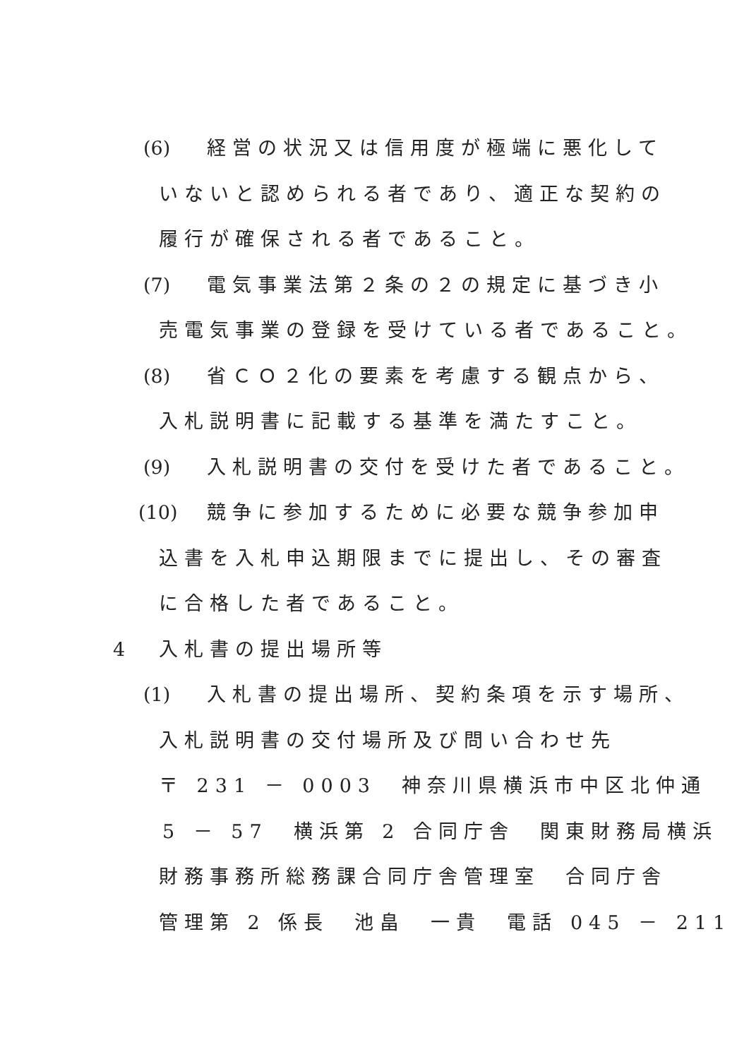(6) 経営の状況又は信用度が極端に悪化して
いないと認められる者であり、適正な契約の
履行が確保される者であること。
(7) 電気事業法第２条の２の規定に基づき小
売電気事業の登録を受けている者であること。
(8) 省ＣＯ２化の要素を考慮する観点から、
入札説明書に記載する基準を満たすこと。
(9) 入札説明書の交付を受けた者であること。
(10) 競争に参加するために必要な競争参加申
込書を入札申込期限までに提出し、その審査
に合格した者であること。
4 入札書の提出場所等
(1) 入札書の提出場所、契約条項を示す場所、
入札説明書の交付場所及び問い合わせ先
〒 231 － 0003　神奈川県横浜市中区北仲通
5 － 57　横浜第 2 合同庁舎　関東財務局横浜
財務事務所総務課合同庁舎管理室　合同庁舎
管理第 2 係長　池畠　一貴　電話 045 － 211